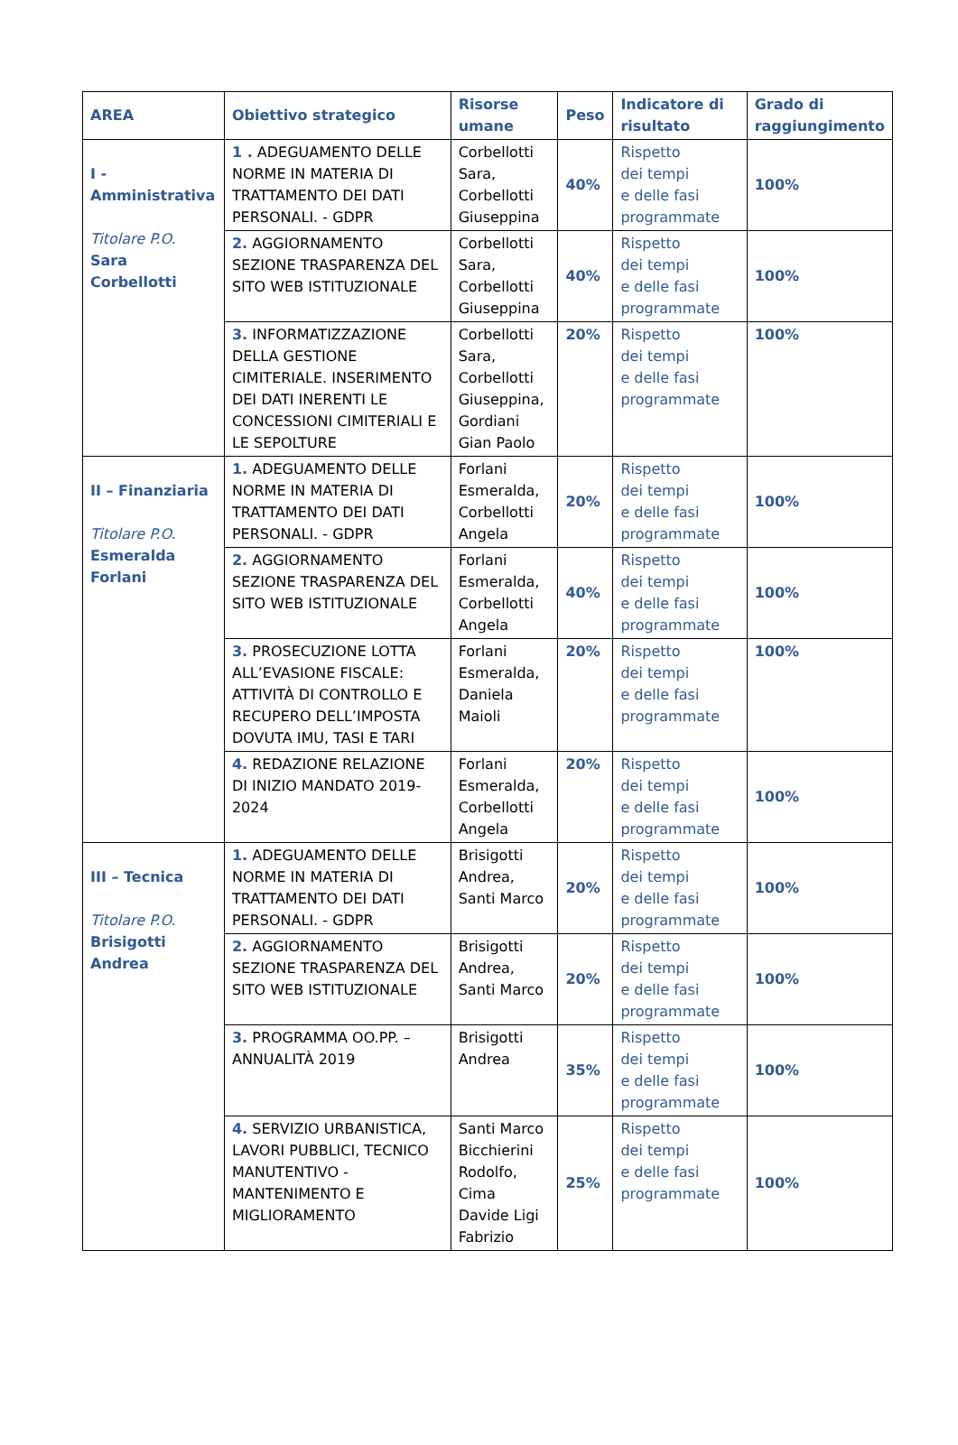| AREA | Obiettivo strategico | Risorse umane | Peso | Indicatore di risultato | Grado di raggiungimento |
| --- | --- | --- | --- | --- | --- |
| I - Amministrativa Titolare P.O. Sara Corbellotti | 1 . ADEGUAMENTO DELLE NORME IN MATERIA DI TRATTAMENTO DEI DATI PERSONALI. - GDPR | Corbellotti Sara, Corbellotti Giuseppina | 40% | Rispetto dei tempi e delle fasi programmate | 100% |
| | 2. AGGIORNAMENTO SEZIONE TRASPARENZA DEL SITO WEB ISTITUZIONALE | Corbellotti Sara, Corbellotti Giuseppina | 40% | Rispetto dei tempi e delle fasi programmate | 100% |
| | 3. INFORMATIZZAZIONE DELLA GESTIONE CIMITERIALE. INSERIMENTO DEI DATI INERENTI LE CONCESSIONI CIMITERIALI E LE SEPOLTURE | Corbellotti Sara, Corbellotti Giuseppina, Gordiani Gian Paolo | 20% | Rispetto dei tempi e delle fasi programmate | 100% |
| II – Finanziaria Titolare P.O. Esmeralda Forlani | 1. ADEGUAMENTO DELLE NORME IN MATERIA DI TRATTAMENTO DEI DATI PERSONALI. - GDPR | Forlani Esmeralda, Corbellotti Angela | 20% | Rispetto dei tempi e delle fasi programmate | 100% |
| | 2. AGGIORNAMENTO SEZIONE TRASPARENZA DEL SITO WEB ISTITUZIONALE | Forlani Esmeralda, Corbellotti Angela | 40% | Rispetto dei tempi e delle fasi programmate | 100% |
| | 3. PROSECUZIONE LOTTA ALL’EVASIONE FISCALE: ATTIVITÀ DI CONTROLLO E RECUPERO DELL’IMPOSTA DOVUTA IMU, TASI E TARI | Forlani Esmeralda, Daniela Maioli | 20% | Rispetto dei tempi e delle fasi programmate | 100% |
| | 4. REDAZIONE RELAZIONE DI INIZIO MANDATO 2019-2024 | Forlani Esmeralda, Corbellotti Angela | 20% | Rispetto dei tempi e delle fasi programmate | 100% |
| III – Tecnica Titolare P.O. Brisigotti Andrea | 1. ADEGUAMENTO DELLE NORME IN MATERIA DI TRATTAMENTO DEI DATI PERSONALI. - GDPR | Brisigotti Andrea, Santi Marco | 20% | Rispetto dei tempi e delle fasi programmate | 100% |
| | 2. AGGIORNAMENTO SEZIONE TRASPARENZA DEL SITO WEB ISTITUZIONALE | Brisigotti Andrea, Santi Marco | 20% | Rispetto dei tempi e delle fasi programmate | 100% |
| | 3. PROGRAMMA OO.PP. – ANNUALITÀ 2019 | Brisigotti Andrea | 35% | Rispetto dei tempi e delle fasi programmate | 100% |
| | 4. SERVIZIO URBANISTICA, LAVORI PUBBLICI, TECNICO MANUTENTIVO - MANTENIMENTO E MIGLIORAMENTO | Santi Marco Bicchierini Rodolfo, Cima Davide Ligi Fabrizio | 25% | Rispetto dei tempi e delle fasi programmate | 100% |